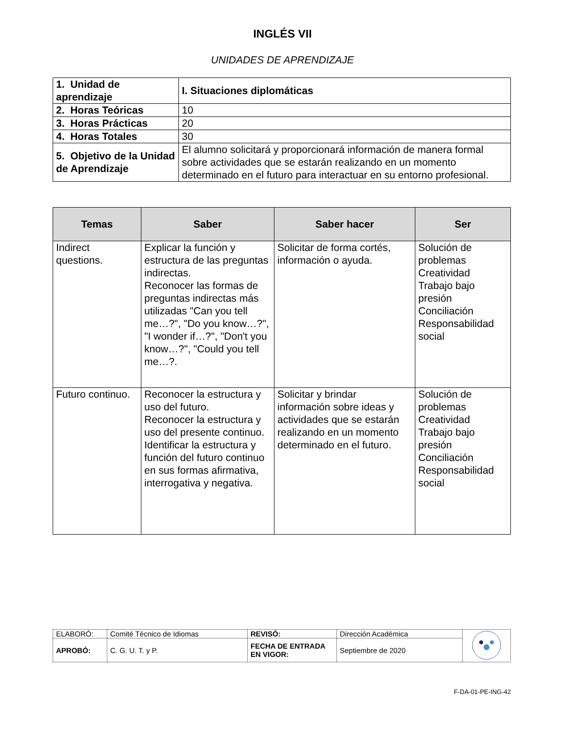INGLÉS VII
UNIDADES DE APRENDIZAJE
| 1. Unidad de aprendizaje | I. Situaciones diplomáticas |
| 2. Horas Teóricas | 10 |
| 3. Horas Prácticas | 20 |
| 4. Horas Totales | 30 |
| 5. Objetivo de la Unidad de Aprendizaje | El alumno solicitará y proporcionará información de manera formal sobre actividades que se estarán realizando en un momento determinado en el futuro para interactuar en su entorno profesional. |
| Temas | Saber | Saber hacer | Ser |
| --- | --- | --- | --- |
| Indirect questions. | Explicar la función y estructura de las preguntas indirectas. Reconocer las formas de preguntas indirectas más utilizadas "Can you tell me…?", "Do you know…?", "I wonder if…?", "Don't you know…?", "Could you tell me…?. | Solicitar de forma cortés, información o ayuda. | Solución de problemas Creatividad Trabajo bajo presión Conciliación Responsabilidad social |
| Futuro continuo. | Reconocer la estructura y uso del futuro. Reconocer la estructura y uso del presente continuo. Identificar la estructura y función del futuro continuo en sus formas afirmativa, interrogativa y negativa. | Solicitar y brindar información sobre ideas y actividades que se estarán realizando en un momento determinado en el futuro. | Solución de problemas Creatividad Trabajo bajo presión Conciliación Responsabilidad social |
| ELABORÓ: | Comité Técnico de Idiomas | REVISÓ: | Dirección Académica | |
| APROBÓ: | C. G. U. T. y P. | FECHA DE ENTRADA EN VIGOR: | Septiembre de 2020 | |
F-DA-01-PE-ING-42